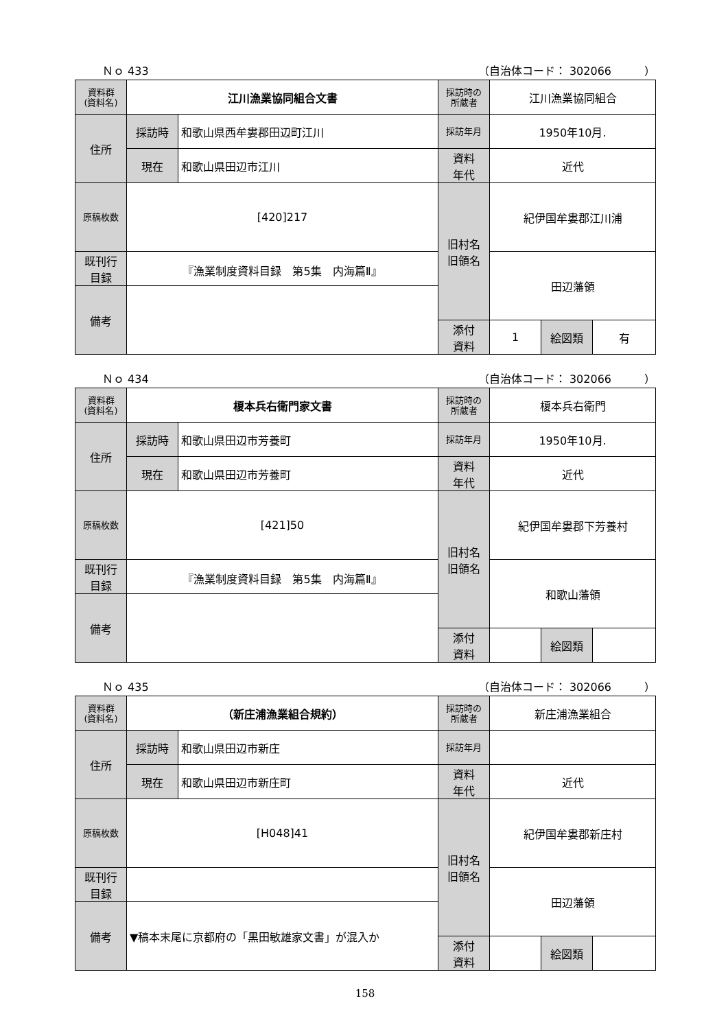Ｎｏ 433 （自治体コード： 302066　　　）
| 資料群 (資料名) | 江川漁業協同組合文書 | | 採訪時の 所蔵者 | 江川漁業協同組合 | | |
| 住所 | 採訪時 | 和歌山県西牟婁郡田辺町江川 | 採訪年月 | 1950年10月. | | |
| | 現在 | 和歌山県田辺市江川 | 資料 年代 | 近代 | | |
| 原稿枚数 | [420]217 | | 旧村名 旧領名 | 紀伊国牟婁郡江川浦 | | |
| 既刊行 目録 | 『漁業制度資料目録 第5集 内海篇Ⅱ』 | | | 田辺藩領 | | |
| 備考 | | | | | | |
| | | | 添付 資料 | 1 | 絵図類 | 有 |
Ｎｏ 434 （自治体コード： 302066　　　）
| 資料群 (資料名) | 榎本兵右衛門家文書 | | 採訪時の 所蔵者 | 榎本兵右衛門 | | |
| 住所 | 採訪時 | 和歌山県田辺市芳養町 | 採訪年月 | 1950年10月. | | |
| | 現在 | 和歌山県田辺市芳養町 | 資料 年代 | 近代 | | |
| 原稿枚数 | [421]50 | | 旧村名 旧領名 | 紀伊国牟婁郡下芳養村 | | |
| 既刊行 目録 | 『漁業制度資料目録 第5集 内海篇Ⅱ』 | | | 和歌山藩領 | | |
| 備考 | | | | | | |
| | | | 添付 資料 | | 絵図類 | |
Ｎｏ 435 （自治体コード： 302066　　　）
| 資料群 (資料名) | （新庄浦漁業組合規約） | | 採訪時の 所蔵者 | 新庄浦漁業組合 | | |
| 住所 | 採訪時 | 和歌山県田辺市新庄 | 採訪年月 | | | |
| | 現在 | 和歌山県田辺市新庄町 | 資料 年代 | 近代 | | |
| 原稿枚数 | [H048]41 | | 旧村名 旧領名 | 紀伊国牟婁郡新庄村 | | |
| 既刊行 目録 | | | | 田辺藩領 | | |
| 備考 | ▼稿本末尾に京都府の「黒田敏雄家文書」が混入か | | | | | |
| | | | 添付 資料 | | 絵図類 | |
158